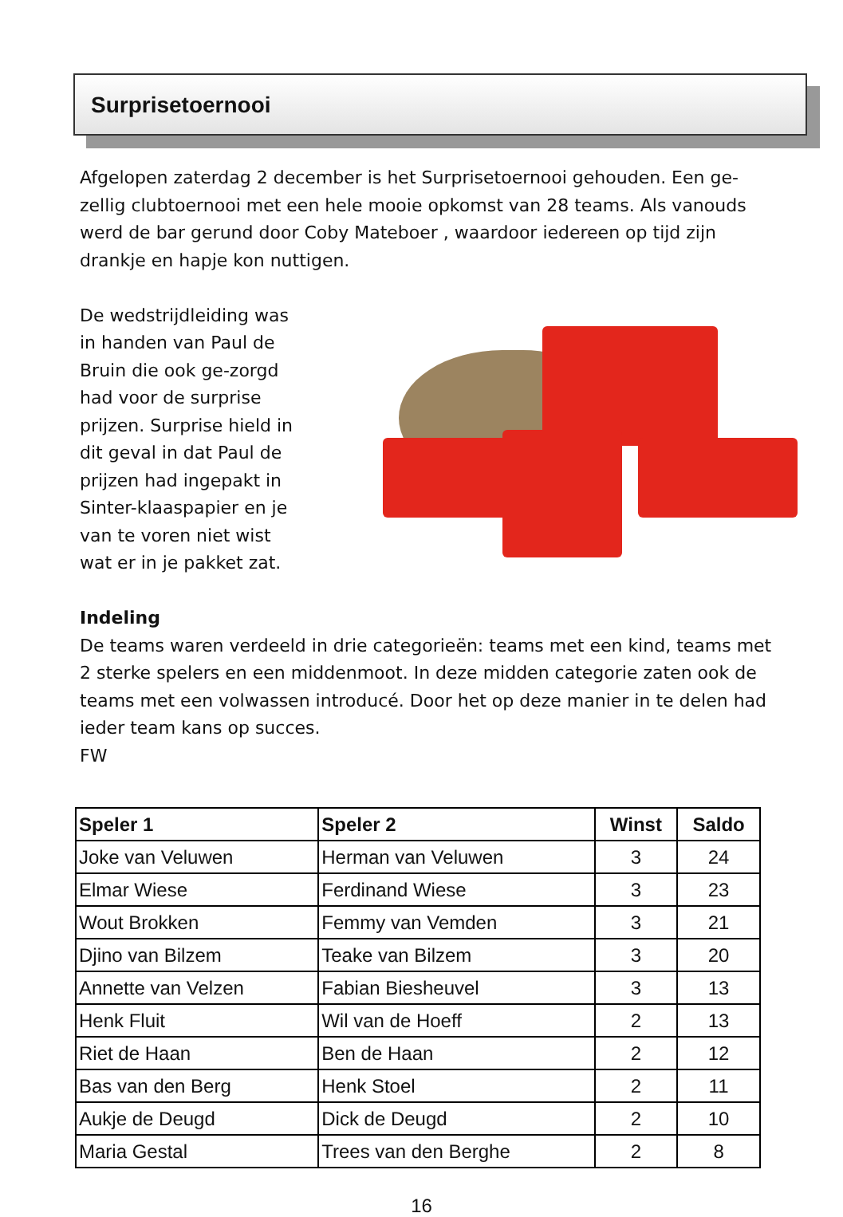Surprisetoernooi
Afgelopen zaterdag 2 december is het Surprisetoernooi gehouden. Een ge-zellig clubtoernooi met een hele mooie opkomst van 28 teams. Als vanouds werd de bar gerund door Coby Mateboer , waardoor iedereen op tijd zijn drankje en hapje kon nuttigen.
De wedstrijdleiding was in handen van Paul de Bruin die ook ge-zorgd had voor de surprise prijzen. Surprise hield in dit geval in dat Paul de prijzen had ingepakt in Sinter-klaaspapier en je van te voren niet wist wat er in je pakket zat.
Indeling
De teams waren verdeeld in drie categorieën: teams met een kind, teams met 2 sterke spelers en een middenmoot. In deze midden categorie zaten ook de teams met een volwassen introducé. Door het op deze manier in te delen had ieder team kans op succes.
FW
| Speler 1 | Speler 2 | Winst | Saldo |
| --- | --- | --- | --- |
| Joke van Veluwen | Herman van Veluwen | 3 | 24 |
| Elmar Wiese | Ferdinand Wiese | 3 | 23 |
| Wout Brokken | Femmy van Vemden | 3 | 21 |
| Djino van Bilzem | Teake van Bilzem | 3 | 20 |
| Annette van Velzen | Fabian Biesheuvel | 3 | 13 |
| Henk Fluit | Wil van de Hoeff | 2 | 13 |
| Riet de Haan | Ben de Haan | 2 | 12 |
| Bas van den Berg | Henk Stoel | 2 | 11 |
| Aukje de Deugd | Dick de Deugd | 2 | 10 |
| Maria Gestal | Trees van den Berghe | 2 | 8 |
16